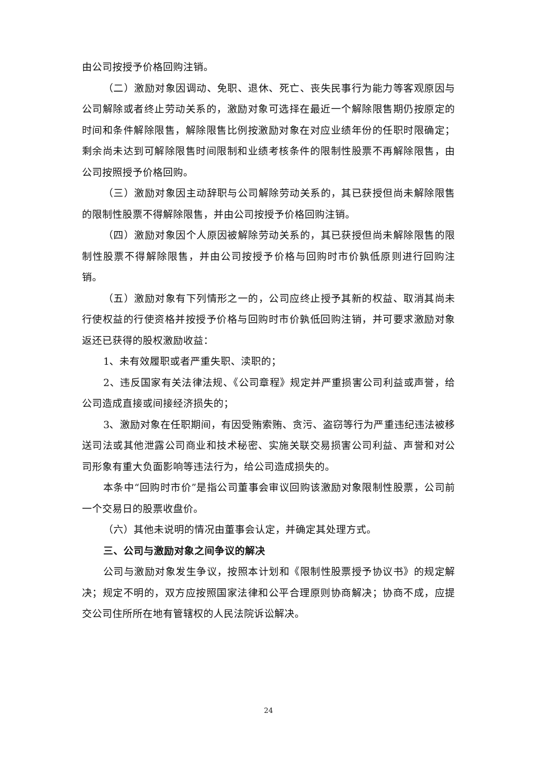由公司按授予价格回购注销。
（二）激励对象因调动、免职、退休、死亡、丧失民事行为能力等客观原因与公司解除或者终止劳动关系的，激励对象可选择在最近一个解除限售期仍按原定的时间和条件解除限售，解除限售比例按激励对象在对应业绩年份的任职时限确定；剩余尚未达到可解除限售时间限制和业绩考核条件的限制性股票不再解除限售，由公司按照授予价格回购。
（三）激励对象因主动辞职与公司解除劳动关系的，其已获授但尚未解除限售的限制性股票不得解除限售，并由公司按授予价格回购注销。
（四）激励对象因个人原因被解除劳动关系的，其已获授但尚未解除限售的限制性股票不得解除限售，并由公司按授予价格与回购时市价孰低原则进行回购注销。
（五）激励对象有下列情形之一的，公司应终止授予其新的权益、取消其尚未行使权益的行使资格并按授予价格与回购时市价孰低回购注销，并可要求激励对象返还已获得的股权激励收益：
1、未有效履职或者严重失职、渎职的；
2、违反国家有关法律法规、《公司章程》规定并严重损害公司利益或声誉，给公司造成直接或间接经济损失的；
3、激励对象在任职期间，有因受贿索贿、贪污、盗窃等行为严重违纪违法被移送司法或其他泄露公司商业和技术秘密、实施关联交易损害公司利益、声誉和对公司形象有重大负面影响等违法行为，给公司造成损失的。
本条中“回购时市价”是指公司董事会审议回购该激励对象限制性股票，公司前一个交易日的股票收盘价。
（六）其他未说明的情况由董事会认定，并确定其处理方式。
三、公司与激励对象之间争议的解决
公司与激励对象发生争议，按照本计划和《限制性股票授予协议书》的规定解决；规定不明的，双方应按照国家法律和公平合理原则协商解决；协商不成，应提交公司住所所在地有管辖权的人民法院诉讼解决。
24